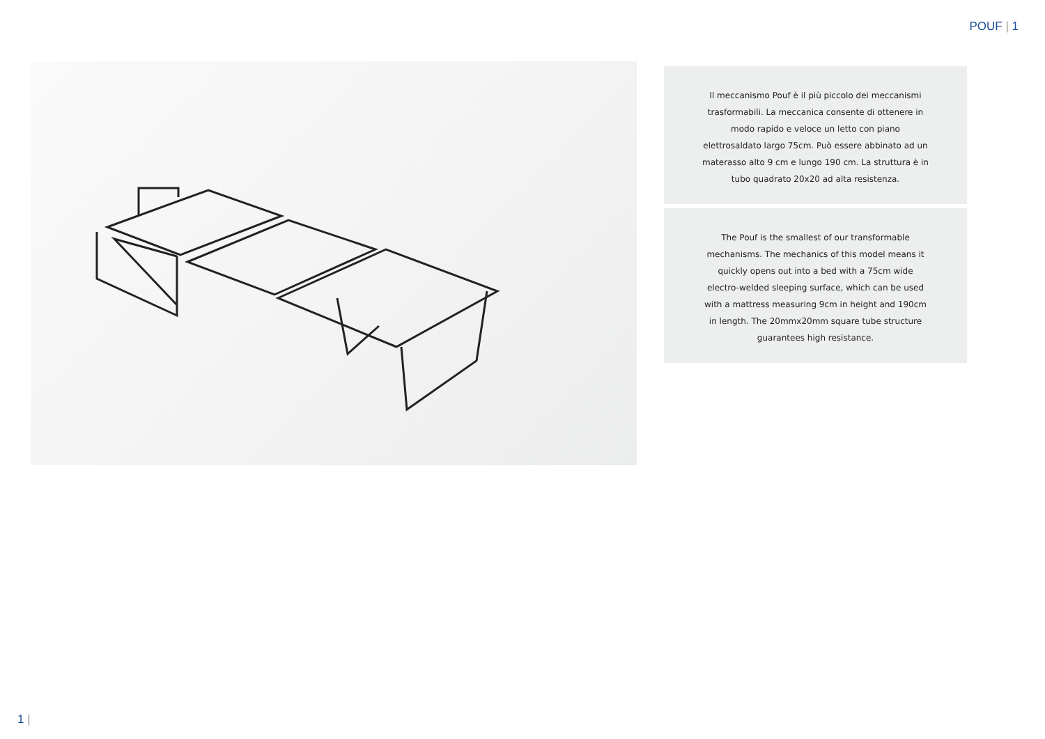POUF | 1
Il meccanismo Pouf è il più piccolo dei meccanismi trasformabili. La meccanica consente di ottenere in modo rapido e veloce un letto con piano elettrosaldato largo 75cm. Può essere abbinato ad un materasso alto 9 cm e lungo 190 cm. La struttura è in tubo quadrato 20x20 ad alta resistenza.
The Pouf is the smallest of our transformable mechanisms. The mechanics of this model means it quickly opens out into a bed with a 75cm wide electro-welded sleeping surface, which can be used with a mattress measuring 9cm in height and 190cm in length. The 20mmx20mm square tube structure guarantees high resistance.
1 |